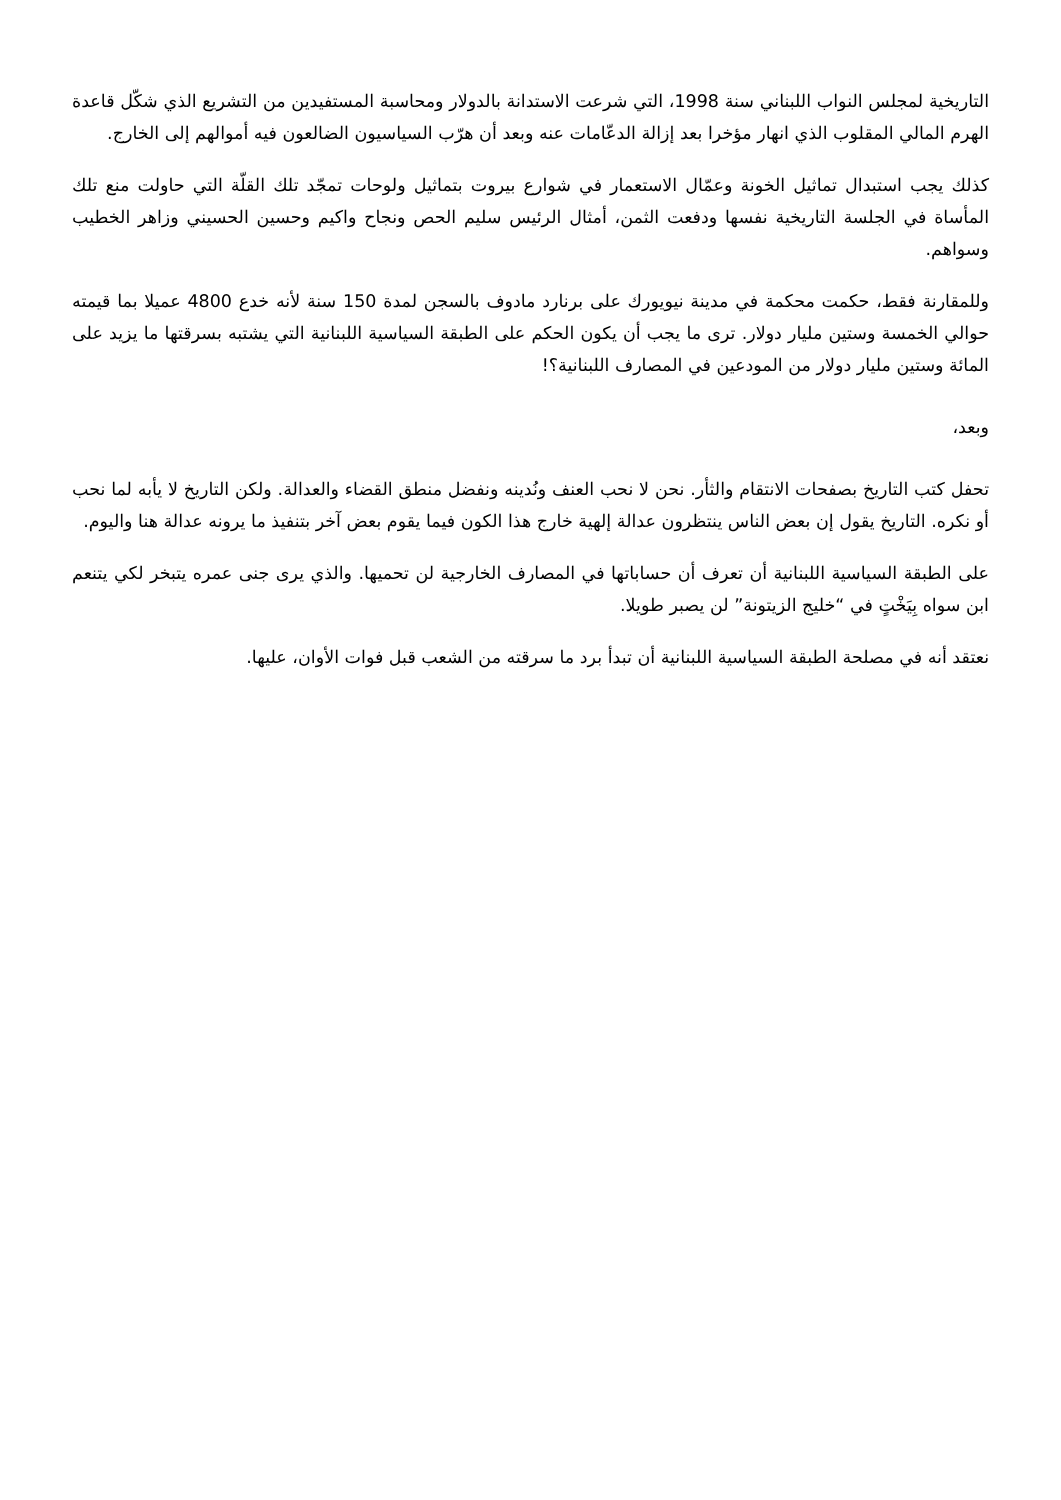التاريخية لمجلس النواب اللبناني سنة 1998، التي شرعت الاستدانة بالدولار ومحاسبة المستفيدين من التشريع الذي شكّل قاعدة الهرم المالي المقلوب الذي انهار مؤخرا بعد إزالة الدعّامات عنه وبعد أن هرّب السياسيون الضالعون فيه أموالهم إلى الخارج.
كذلك يجب استبدال تماثيل الخونة وعمّال الاستعمار في شوارع بيروت بتماثيل ولوحات تمجّد تلك القلّة التي حاولت منع تلك المأساة في الجلسة التاريخية نفسها ودفعت الثمن، أمثال الرئيس سليم الحص ونجاح واكيم وحسين الحسيني وزاهر الخطيب وسواهم.
وللمقارنة فقط، حكمت محكمة في مدينة نيويورك على برنارد مادوف بالسجن لمدة 150 سنة لأنه خدع 4800 عميلا بما قيمته حوالي الخمسة وستين مليار دولار. ترى ما يجب أن يكون الحكم على الطبقة السياسية اللبنانية التي يشتبه بسرقتها ما يزيد على المائة وستين مليار دولار من المودعين في المصارف اللبنانية؟!
وبعد،
تحفل كتب التاريخ بصفحات الانتقام والثأر. نحن لا نحب العنف ونُدينه ونفضل منطق القضاء والعدالة. ولكن التاريخ لا يأبه لما نحب أو نكره. التاريخ يقول إن بعض الناس ينتظرون عدالة إلهية خارج هذا الكون فيما يقوم بعض آخر بتنفيذ ما يرونه عدالة هنا واليوم.
على الطبقة السياسية اللبنانية أن تعرف أن حساباتها في المصارف الخارجية لن تحميها. والذي يرى جنى عمره يتبخر لكي يتنعم ابن سواه بِيَخْتٍ في “خليج الزيتونة” لن يصبر طويلا.
نعتقد أنه في مصلحة الطبقة السياسية اللبنانية أن تبدأ برد ما سرقته من الشعب قبل فوات الأوان، عليها.